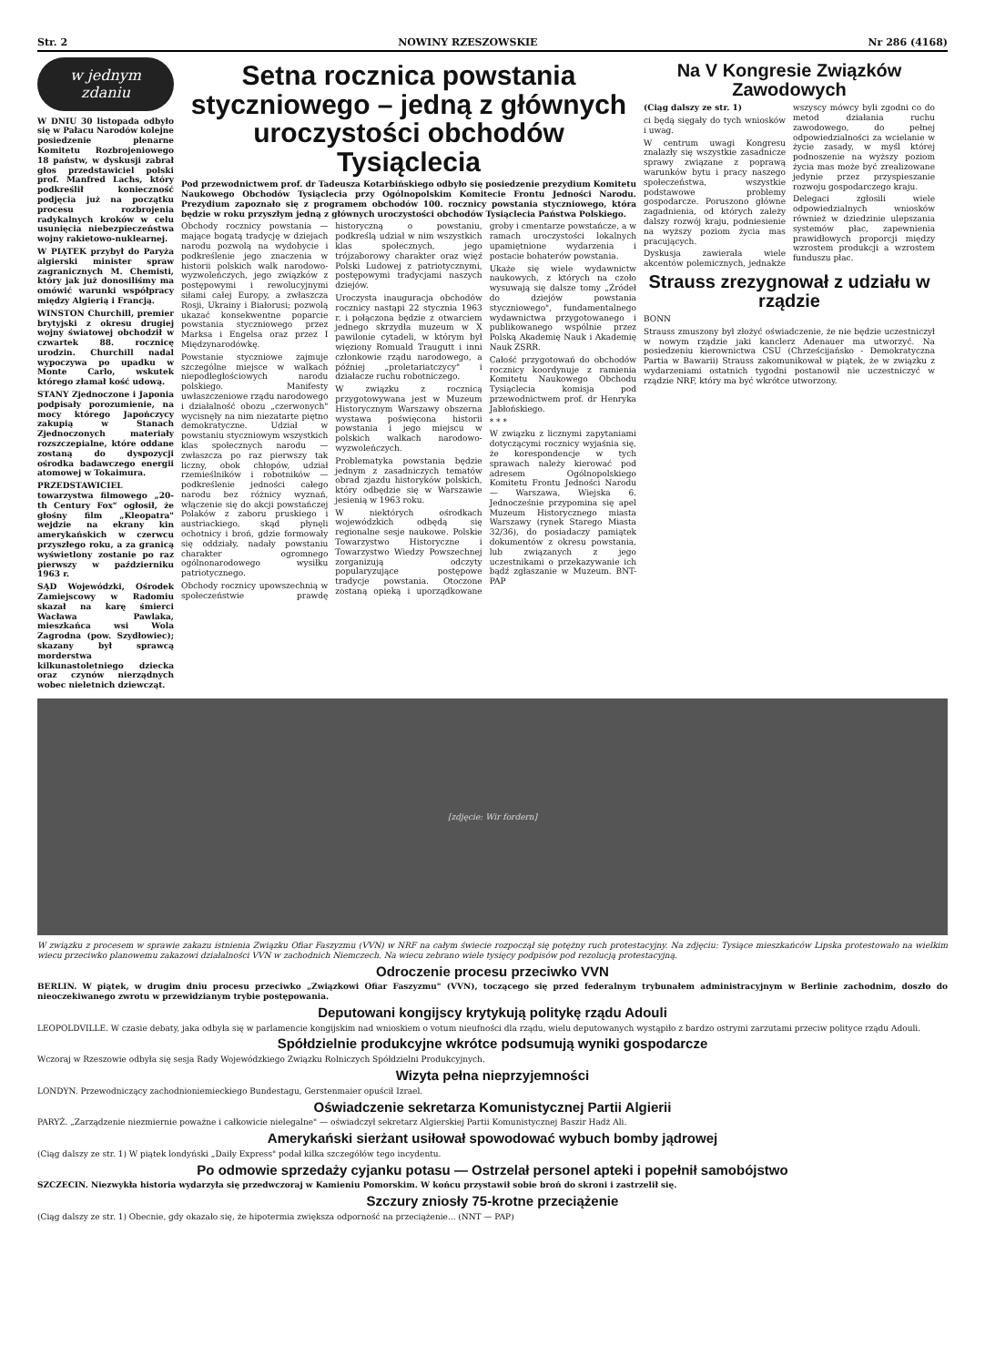Str. 2 NOWINY RZESZOWSKIE Nr 286 (4168)
w jednym zdaniu
W DNIU 30 listopada odbyło się w Pałacu Narodów kolejne posiedzenie plenarne Komitetu Rozbrojeniowego 18 państw, w dyskusji zabrał głos przedstawiciel polski prof. Manfred Lachs, który podkreślił konieczność podjęcia już na początku procesu rozbrojenia radykalnych kroków w celu usunięcia niebezpieczeństwa wojny rakietowo-nuklearnej.
W PIĄTEK przybył do Paryża algierski minister spraw zagranicznych M. Chemisti, który jak już donosiliśmy ma omówić warunki współpracy między Algierią i Francją.
WINSTON Churchill, premier brytyjski z okresu drugiej wojny światowej obchodził w czwartek 88. rocznicę urodzin. Churchill nadal wypoczywa po upadku w Monte Carlo, wskutek którego złamał kość udową.
STANY Zjednoczone i Japonia podpisały porozumienie, na mocy którego Japończycy zakupią w Stanach Zjednoczonych materiały rozszczepialne, które oddane zostaną do dyspozycji ośrodka badawczego energii atomowej w Tokaimura.
PRZEDSTAWICIEL towarzystwa filmowego „20-th Century Fox" ogłosił, że głośny film „Kleopatra" wejdzie na ekrany kin amerykańskich w czerwcu przyszłego roku, a za granicą wyświetlony zostanie po raz pierwszy w październiku 1963 r.
SĄD Wojewódzki, Ośrodek Zamiejscowy w Radomiu skazał na karę śmierci Wacława Pawlaka, mieszkańca wsi Wola Zagrodna (pow. Szydłowiec); skazany był sprawcą morderstwa kilkunastoletniego dziecka oraz czynów nierządnych wobec nieletnich dziewcząt.
Setna rocznica powstania styczniowego – jedną z głównych uroczystości obchodów Tysiąclecia
Pod przewodnictwem prof. dr Tadeusza Kotarbińskiego odbyło się posiedzenie prezydium Komitetu Naukowego Obchodów Tysiąclecia przy Ogólnopolskim Komitecie Frontu Jedności Narodu. Prezydium zapoznało się z programem obchodów 100. rocznicy powstania styczniowego, która będzie w roku przyszłym jedną z głównych uroczystości obchodów Tysiąclecia Państwa Polskiego.
Obchody rocznicy powstania — mające bogatą tradycję w dziejach narodu pozwolą na wydobycie i podkreślenie jego znaczenia w historii polskich walk narodowo-wyzwoleńczych, jego związków z postępowymi i rewolucyjnymi siłami całej Europy, a zwłaszcza Rosji, Ukrainy i Białorusi; pozwolą ukazać konsekwentne poparcie powstania styczniowego przez Marksa i Engelsa oraz przez I Międzynarodówkę.
Powstanie styczniowe zajmuje szczególne miejsce w walkach niepodległościowych narodu polskiego. Manifesty uwłaszczeniowe rządu narodowego i działalność obozu „czerwonych" wycisnęły na nim niezatarte piętno demokratyczne. Udział w powstaniu styczniowym wszystkich klas społecznych narodu — zwłaszcza po raz pierwszy tak liczny, obok chłopów, udział rzemieślników i robotników — podkreślenie jedności całego narodu bez różnicy wyznań, włączenie się do akcji powstańczej Polaków z zaboru pruskiego i austriackiego, skąd płynęli ochotnicy i broń, gdzie formowały się oddziały, nadały powstaniu charakter ogromnego ogólnonarodowego wysiłku patriotycznego.
Obchody rocznicy upowszechnią w społeczeństwie prawdę historyczną o powstaniu, podkreślą udział w nim wszystkich klas społecznych, jego trójzaborowy charakter oraz więź Polski Ludowej z patriotycznymi, postępowymi tradycjami naszych dziejów.
Uroczysta inauguracja obchodów rocznicy nastąpi 22 stycznia 1963 r. i połączona będzie z otwarciem jednego skrzydła muzeum w X pawilonie cytadeli, w którym był więziony Romuald Traugutt i inni członkowie rządu narodowego, a później „proletariatczycy" i działacze ruchu robotniczego.
W związku z rocznicą przygotowywana jest w Muzeum Historycznym Warszawy obszerna wystawa poświęcona historii powstania i jego miejscu w polskich walkach narodowo-wyzwoleńczych.
Problematyka powstania będzie jednym z zasadniczych tematów obrad zjazdu historyków polskich, który odbędzie się w Warszawie jesienią w 1963 roku.
W niektórych ośrodkach wojewódzkich odbędą się regionalne sesje naukowe. Polskie Towarzystwo Historyczne i Towarzystwo Wiedzy Powszechnej zorganizują odczyty popularyzujące postępowe tradycje powstania. Otoczone zostaną opieką i uporządkowane groby i cmentarze powstańcze, a w ramach uroczystości lokalnych upamiętnione wydarzenia i postacie bohaterów powstania.
Ukaże się wiele wydawnictw naukowych, z których na czoło wysuwają się dalsze tomy „Źródeł do dziejów powstania styczniowego", fundamentalnego wydawnictwa przygotowanego i publikowanego wspólnie przez Polską Akademię Nauk i Akademię Nauk ZSRR.
Całość przygotowań do obchodów rocznicy koordynuje z ramienia Komitetu Naukowego Obchodu Tysiąclecia komisja pod przewodnictwem prof. dr Henryka Jabłońskiego.
* * *
W związku z licznymi zapytaniami dotyczącymi rocznicy wyjaśnia się, że korespondencje w tych sprawach należy kierować pod adresem Ogólnopolskiego Komitetu Frontu Jedności Narodu — Warszawa, Wiejska 6. Jednocześnie przypomina się apel Muzeum Historycznego miasta Warszawy (rynek Starego Miasta 32/36), do posiadaczy pamiątek dokumentów z okresu powstania, lub związanych z jego uczestnikami o przekazywanie ich bądź zgłaszanie w Muzeum. BNT-PAP
Na V Kongresie Związków Zawodowych
(Ciąg dalszy ze str. 1)
ci będą sięgały do tych wniosków i uwag.
W centrum uwagi Kongresu znalazły się wszystkie zasadnicze sprawy związane z poprawą warunków bytu i pracy naszego społeczeństwa, wszystkie podstawowe problemy gospodarcze. Poruszono główne zagadnienia, od których zależy dalszy rozwój kraju, podniesienie na wyższy poziom życia mas pracujących.
Dyskusja zawierała wiele akcentów polemicznych, jednakże wszyscy mówcy byli zgodni co do metod działania ruchu zawodowego, do pełnej odpowiedzialności za wcielanie w życie zasady, w myśl której podnoszenie na wyższy poziom życia mas może być zrealizowane jedynie przez przyspieszanie rozwoju gospodarczego kraju.
Delegaci zgłosili wiele odpowiedzialnych wniosków również w dziedzinie ulepszania systemów płac, zapewnienia prawidłowych proporcji między wzrostem produkcji a wzrostem funduszu płac.
Strauss zrezygnował z udziału w rządzie
BONN
Strauss zmuszony był złożyć oświadczenie, że nie będzie uczestniczył w nowym rządzie jaki kanclerz Adenauer ma utworzyć. Na posiedzeniu kierownictwa CSU (Chrześcijańsko - Demokratyczna Partia w Bawarii) Strauss zakomunikował w piątek, że w związku z wydarzeniami ostatnich tygodni postanowił nie uczestniczyć w rządzie NRF, który ma być wkrótce utworzony.
[zdjęcie: Wir fordern]
W związku z procesem w sprawie zakazu istnienia Związku Ofiar Faszyzmu (VVN) w NRF na całym świecie rozpoczął się potężny ruch protestacyjny. Na zdjęciu: Tysiące mieszkańców Lipska protestowało na wielkim wiecu przeciwko planowemu zakazowi działalności VVN w zachodnich Niemczech. Na wiecu zebrano wiele tysięcy podpisów pod rezolucją protestacyjną.
Odroczenie procesu przeciwko VVN
BERLIN. W piątek, w drugim dniu procesu przeciwko „Związkowi Ofiar Faszyzmu" (VVN), toczącego się przed federalnym trybunałem administracyjnym w Berlinie zachodnim, doszło do nieoczekiwanego zwrotu w przewidzianym trybie postępowania.
Deputowani kongijscy krytykują politykę rządu Adouli
LEOPOLDVILLE. W czasie debaty, jaka odbyła się w parlamencie kongijskim nad wnioskiem o votum nieufności dla rządu, wielu deputowanych wystąpiło z bardzo ostrymi zarzutami przeciw polityce rządu Adouli.
Spółdzielnie produkcyjne wkrótce podsumują wyniki gospodarcze
Wczoraj w Rzeszowie odbyła się sesja Rady Wojewódzkiego Związku Rolniczych Spółdzielni Produkcyjnych.
Wizyta pełna nieprzyjemności
LONDYN. Przewodniczący zachodnioniemieckiego Bundestagu, Gerstenmaier opuścił Izrael.
Oświadczenie sekretarza Komunistycznej Partii Algierii
PARYŻ. „Zarządzenie niezmiernie poważne i całkowicie nielegalne" — oświadczył sekretarz Algierskiej Partii Komunistycznej Baszir Hadż Ali.
Amerykański sierżant usiłował spowodować wybuch bomby jądrowej
(Ciąg dalszy ze str. 1) W piątek londyński „Daily Express" podał kilka szczegółów tego incydentu.
Po odmowie sprzedaży cyjanku potasu — Ostrzelał personel apteki i popełnił samobójstwo
SZCZECIN. Niezwykła historia wydarzyła się przedwczoraj w Kamieniu Pomorskim. W końcu przystawił sobie broń do skroni i zastrzelił się.
Szczury zniosły 75-krotne przeciążenie
(Ciąg dalszy ze str. 1) Obecnie, gdy okazało się, że hipotermia zwiększa odporność na przeciążenie... (NNT — PAP)